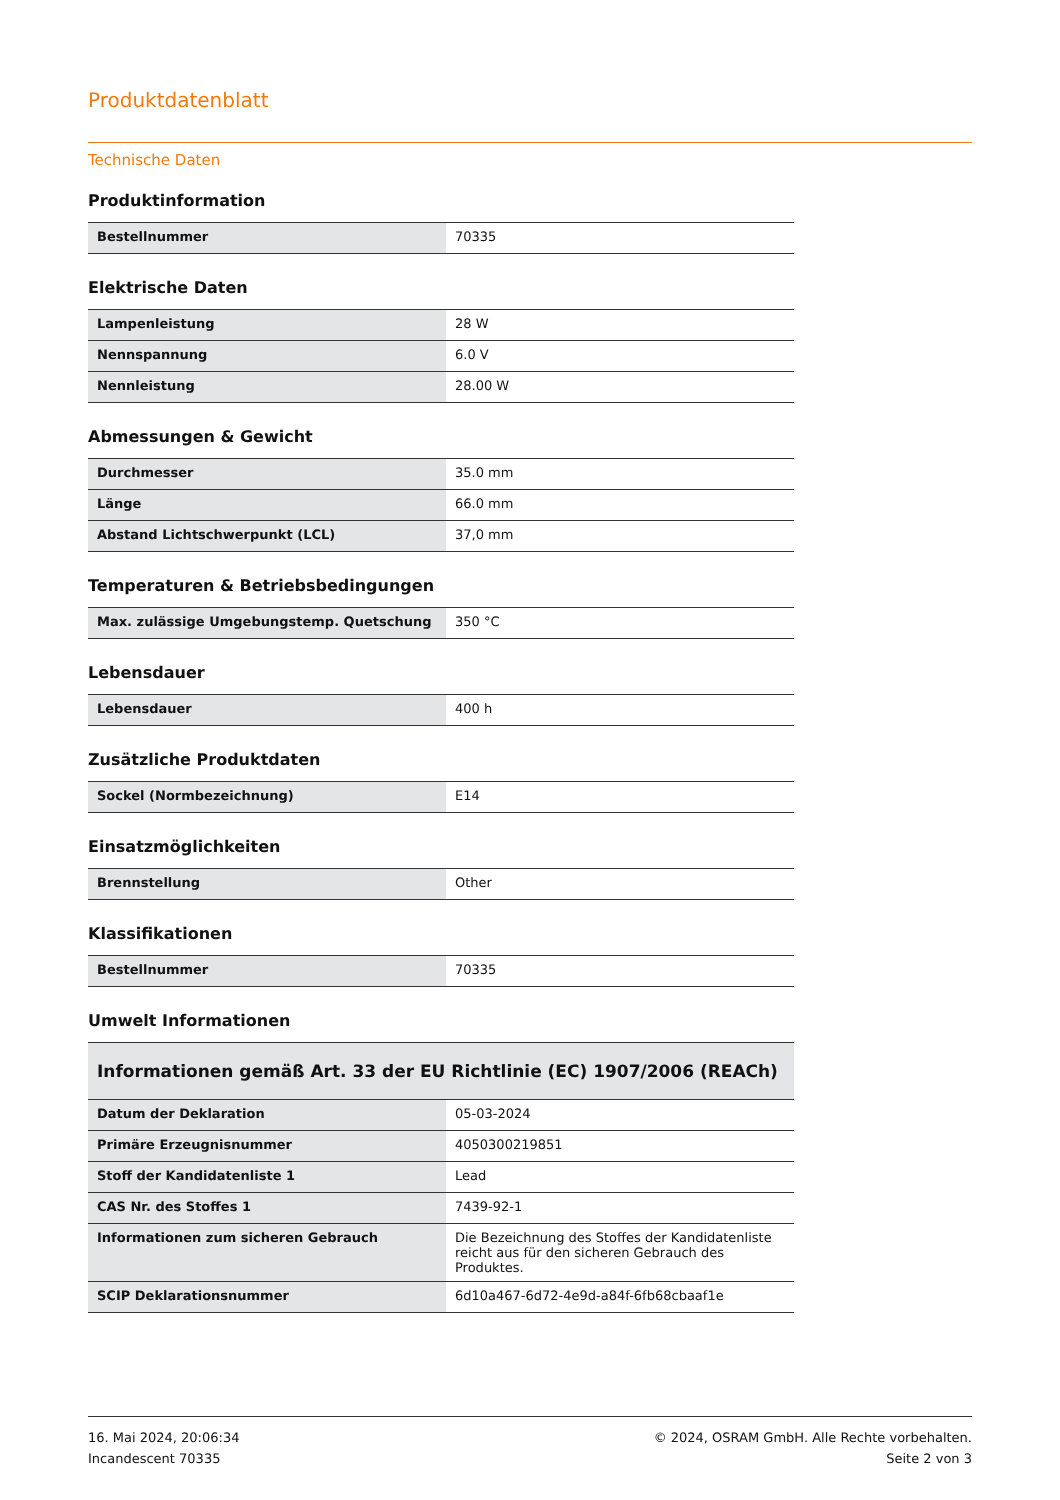Produktdatenblatt
Technische Daten
Produktinformation
| Bestellnummer | 70335 |
Elektrische Daten
| Lampenleistung | 28 W |
| Nennspannung | 6.0 V |
| Nennleistung | 28.00 W |
Abmessungen & Gewicht
| Durchmesser | 35.0 mm |
| Länge | 66.0 mm |
| Abstand Lichtschwerpunkt (LCL) | 37,0 mm |
Temperaturen & Betriebsbedingungen
| Max. zulässige Umgebungstemp. Quetschung | 350 °C |
Lebensdauer
| Lebensdauer | 400 h |
Zusätzliche Produktdaten
| Sockel (Normbezeichnung) | E14 |
Einsatzmöglichkeiten
| Brennstellung | Other |
Klassifikationen
| Bestellnummer | 70335 |
Umwelt Informationen
| Informationen gemäß Art. 33 der EU Richtlinie (EC) 1907/2006 (REACh) | |
| --- | --- |
| Datum der Deklaration | 05-03-2024 |
| Primäre Erzeugnisnummer | 4050300219851 |
| Stoff der Kandidatenliste 1 | Lead |
| CAS Nr. des Stoffes 1 | 7439-92-1 |
| Informationen zum sicheren Gebrauch | Die Bezeichnung des Stoffes der Kandidatenliste reicht aus für den sicheren Gebrauch des Produktes. |
| SCIP Deklarationsnummer | 6d10a467-6d72-4e9d-a84f-6fb68cbaaf1e |
16. Mai 2024, 20:06:34
Incandescent 70335
© 2024, OSRAM GmbH. Alle Rechte vorbehalten.
Seite 2 von 3